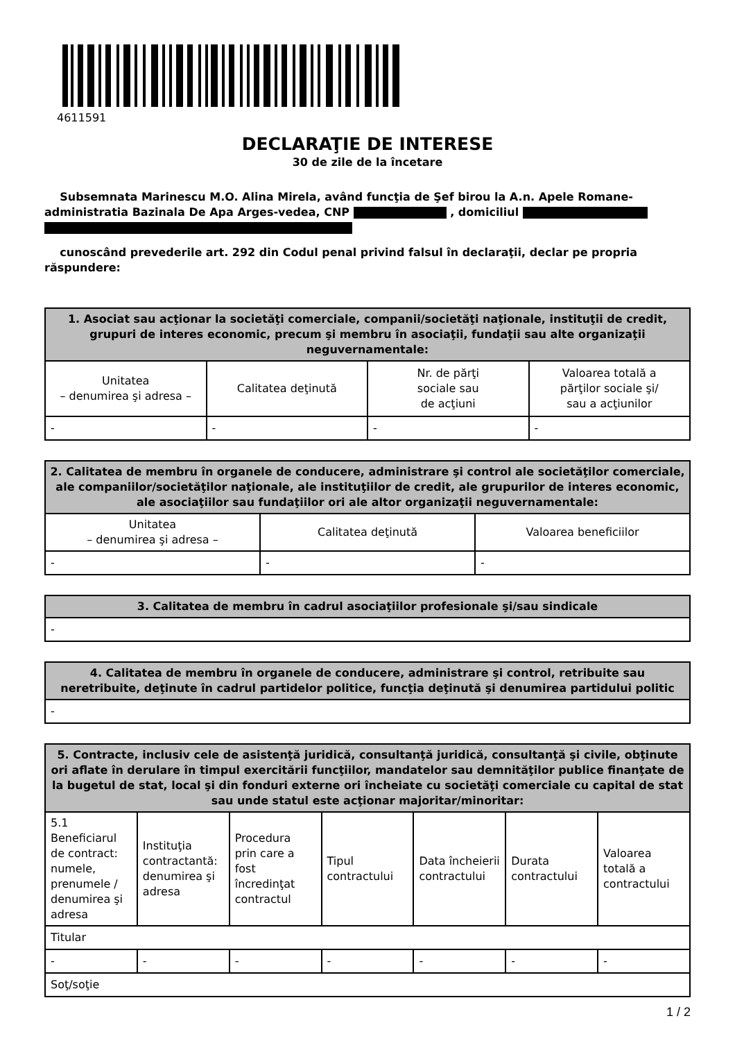4611591
DECLARAŢIE DE INTERESE
30 de zile de la încetare
Subsemnata Marinescu M.O. Alina Mirela, având funcţia de Şef birou la A.n. Apele Romane-administratia Bazinala De Apa Arges-vedea, CNP , domiciliul
cunoscând prevederile art. 292 din Codul penal privind falsul în declaraţii, declar pe propria răspundere:
| 1. Asociat sau acţionar la societăţi comerciale, companii/societăţi naţionale, instituţii de credit, grupuri de interes economic, precum şi membru în asociaţii, fundaţii sau alte organizaţii neguvernamentale: | | | |
| --- | --- | --- | --- |
| Unitatea – denumirea şi adresa – | Calitatea deţinută | Nr. de părţi sociale sau de acţiuni | Valoarea totală a părţilor sociale şi/ sau a acţiunilor |
| - | - | - | - |
| 2. Calitatea de membru în organele de conducere, administrare şi control ale societăţilor comerciale, ale companiilor/societăţilor naţionale, ale instituţiilor de credit, ale grupurilor de interes economic, ale asociaţiilor sau fundaţiilor ori ale altor organizaţii neguvernamentale: | | |
| --- | --- | --- |
| Unitatea – denumirea şi adresa – | Calitatea deţinută | Valoarea beneficiilor |
| - | - | - |
| 3. Calitatea de membru în cadrul asociaţiilor profesionale şi/sau sindicale |
| --- |
| - |
| 4. Calitatea de membru în organele de conducere, administrare şi control, retribuite sau neretribuite, deţinute în cadrul partidelor politice, funcţia deţinută şi denumirea partidului politic |
| --- |
| - |
| 5. Contracte, inclusiv cele de asistenţă juridică, consultanţă juridică, consultanţă şi civile, obţinute ori aflate în derulare în timpul exercitării funcţiilor, mandatelor sau demnităţilor publice finanţate de la bugetul de stat, local şi din fonduri externe ori încheiate cu societăţi comerciale cu capital de stat sau unde statul este acţionar majoritar/minoritar: | | | | | | |
| --- | --- | --- | --- | --- | --- | --- |
| 5.1 Beneficiarul de contract: numele, prenumele / denumirea şi adresa | Instituţia contractantă: denumirea şi adresa | Procedura prin care a fost încredinţat contractul | Tipul contractului | Data încheierii contractului | Durata contractului | Valoarea totală a contractului |
| Titular | | | | | | |
| - | - | - | - | - | - | - |
| Soţ/soţie | | | | | | |
1 / 2